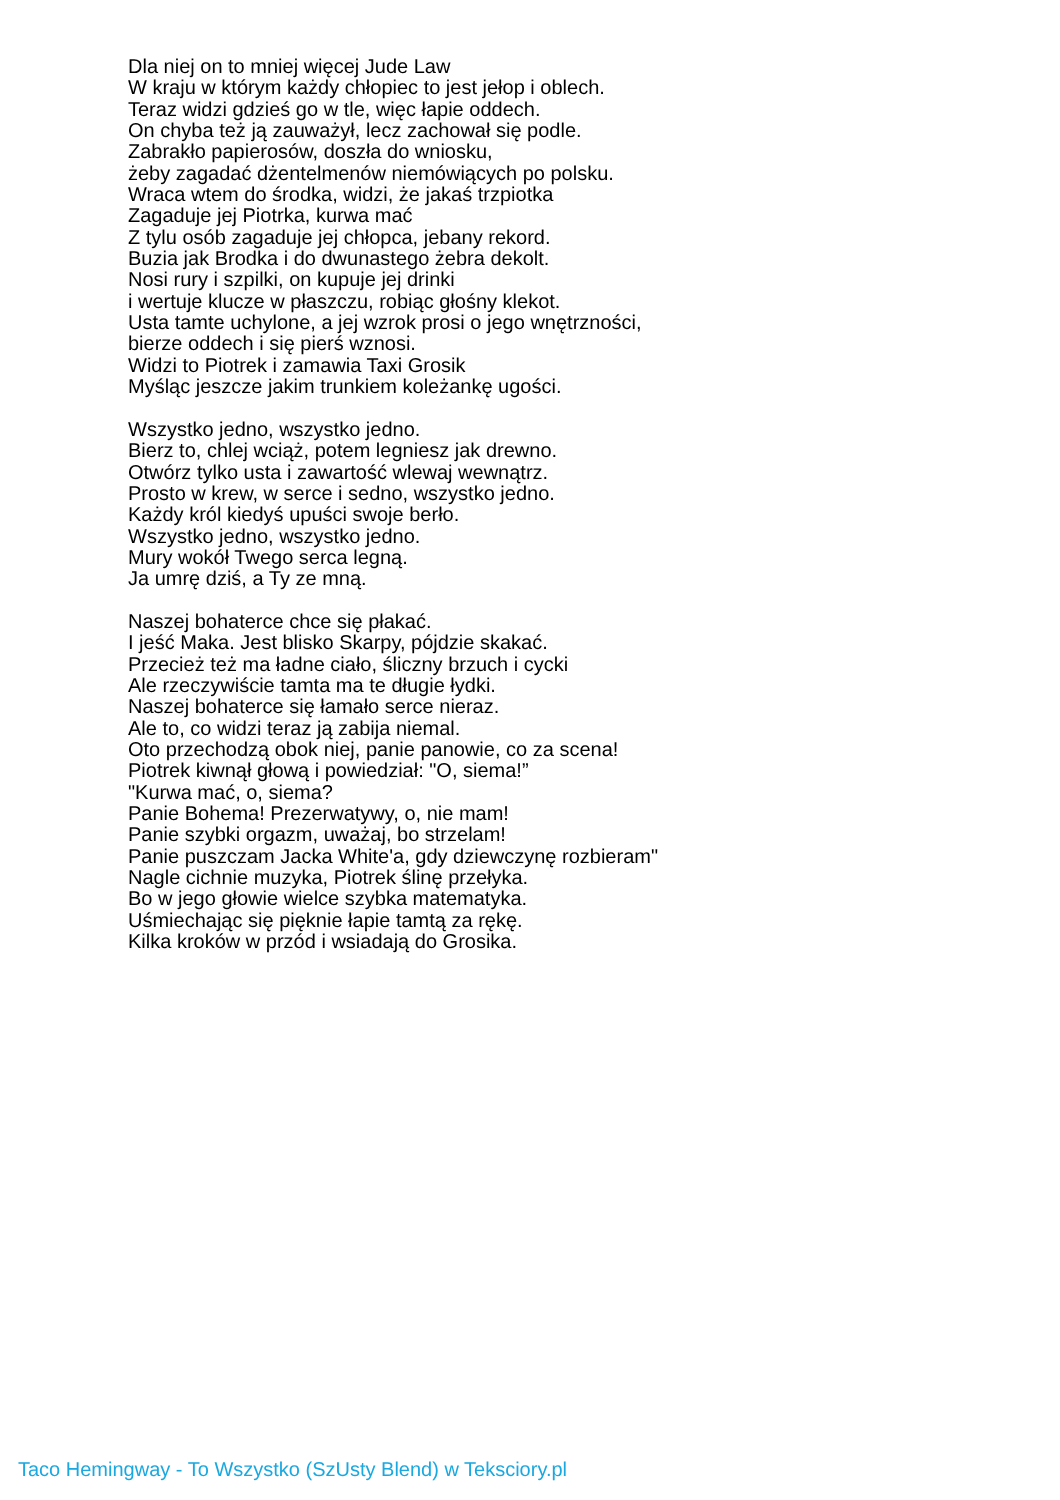Dla niej on to mniej więcej Jude Law
W kraju w którym każdy chłopiec to jest jełop i oblech.
Teraz widzi gdzieś go w tle, więc łapie oddech.
On chyba też ją zauważył, lecz zachował się podle.
Zabrakło papierosów, doszła do wniosku,
żeby zagadać dżentelmenów niemówiących po polsku.
Wraca wtem do środka, widzi, że jakaś trzpiotka
Zagaduje jej Piotrka, kurwa mać
Z tylu osób zagaduje jej chłopca, jebany rekord.
Buzia jak Brodka i do dwunastego żebra dekolt.
Nosi rury i szpilki, on kupuje jej drinki
i wertuje klucze w płaszczu, robiąc głośny klekot.
Usta tamte uchylone, a jej wzrok prosi o jego wnętrzności,
bierze oddech i się pierś wznosi.
Widzi to Piotrek i zamawia Taxi Grosik
Myśląc jeszcze jakim trunkiem koleżankę ugości.
Wszystko jedno, wszystko jedno.
Bierz to, chlej wciąż, potem legniesz jak drewno.
Otwórz tylko usta i zawartość wlewaj wewnątrz.
Prosto w krew, w serce i sedno, wszystko jedno.
Każdy król kiedyś upuści swoje berło.
Wszystko jedno, wszystko jedno.
Mury wokół Twego serca legną.
Ja umrę dziś, a Ty ze mną.
Naszej bohaterce chce się płakać.
I jeść Maka. Jest blisko Skarpy, pójdzie skakać.
Przecież też ma ładne ciało, śliczny brzuch i cycki
Ale rzeczywiście tamta ma te długie łydki.
Naszej bohaterce się łamało serce nieraz.
Ale to, co widzi teraz ją zabija niemal.
Oto przechodzą obok niej, panie panowie, co za scena!
Piotrek kiwnął głową i powiedział: "O, siema!”
"Kurwa mać, o, siema?
Panie Bohema! Prezerwatywy, o, nie mam!
Panie szybki orgazm, uważaj, bo strzelam!
Panie puszczam Jacka White'a, gdy dziewczynę rozbieram"
Nagle cichnie muzyka, Piotrek ślinę przełyka.
Bo w jego głowie wielce szybka matematyka.
Uśmiechając się pięknie łapie tamtą za rękę.
Kilka kroków w przód i wsiadają do Grosika.
Taco Hemingway - To Wszystko (SzUsty Blend) w Teksciory.pl